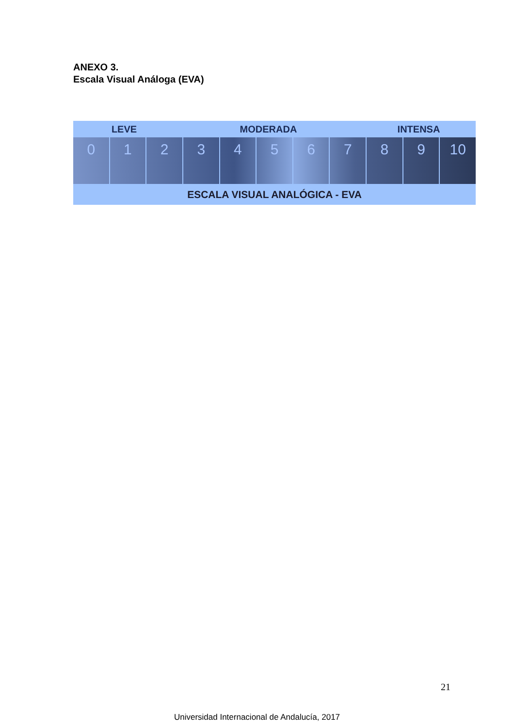ANEXO 3.
Escala Visual Análoga (EVA)
LEVE MODERADA INTENSA
0 1 2 3 4 5 6 7 8 9 10
ESCALA VISUAL ANALÓGICA - EVA
21
Universidad Internacional de Andalucía, 2017